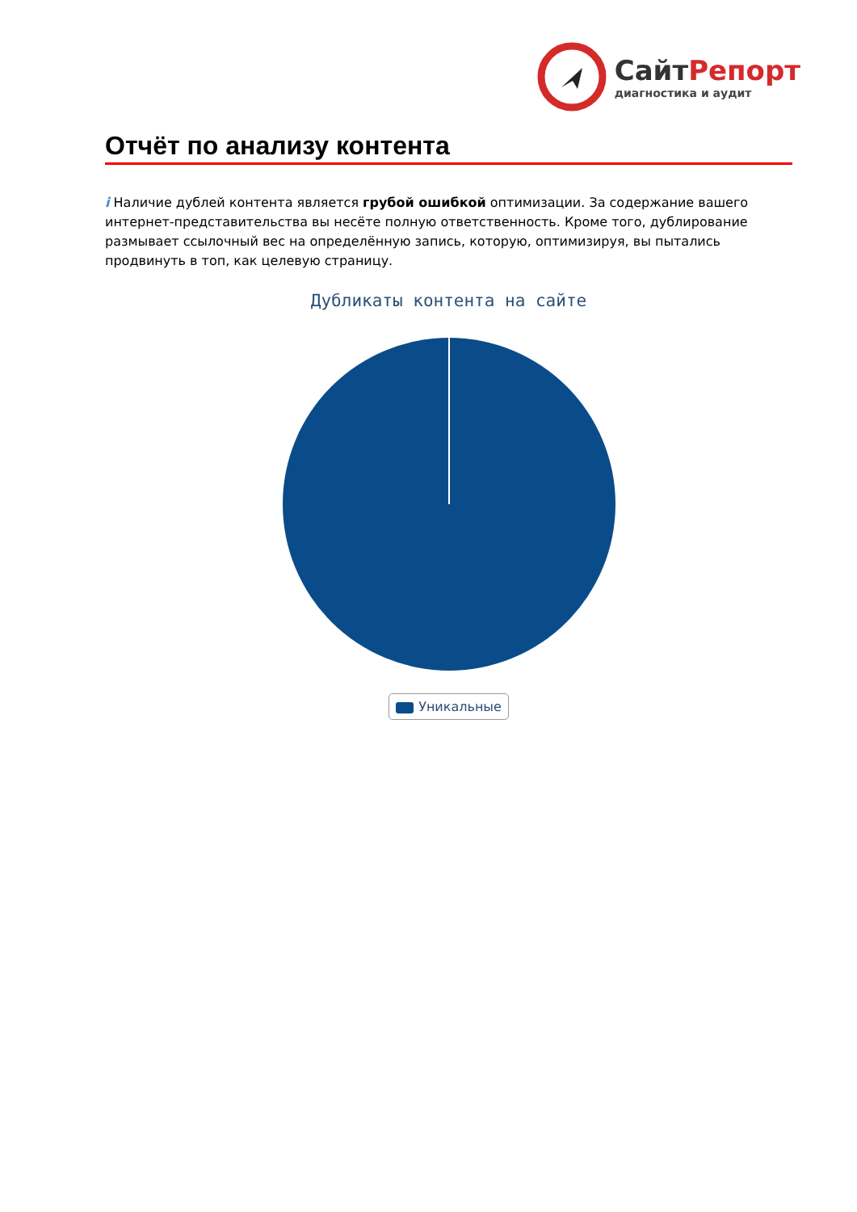Сайт Репорт
диагностика и аудит
Отчёт по анализу контента
i Наличие дублей контента является грубой ошибкой оптимизации. За содержание вашего интернет-представительства вы несёте полную ответственность. Кроме того, дублирование размывает ссылочный вес на определённую запись, которую, оптимизируя, вы пытались продвинуть в топ, как целевую страницу.
Дубликаты контента на сайте
Уникальные